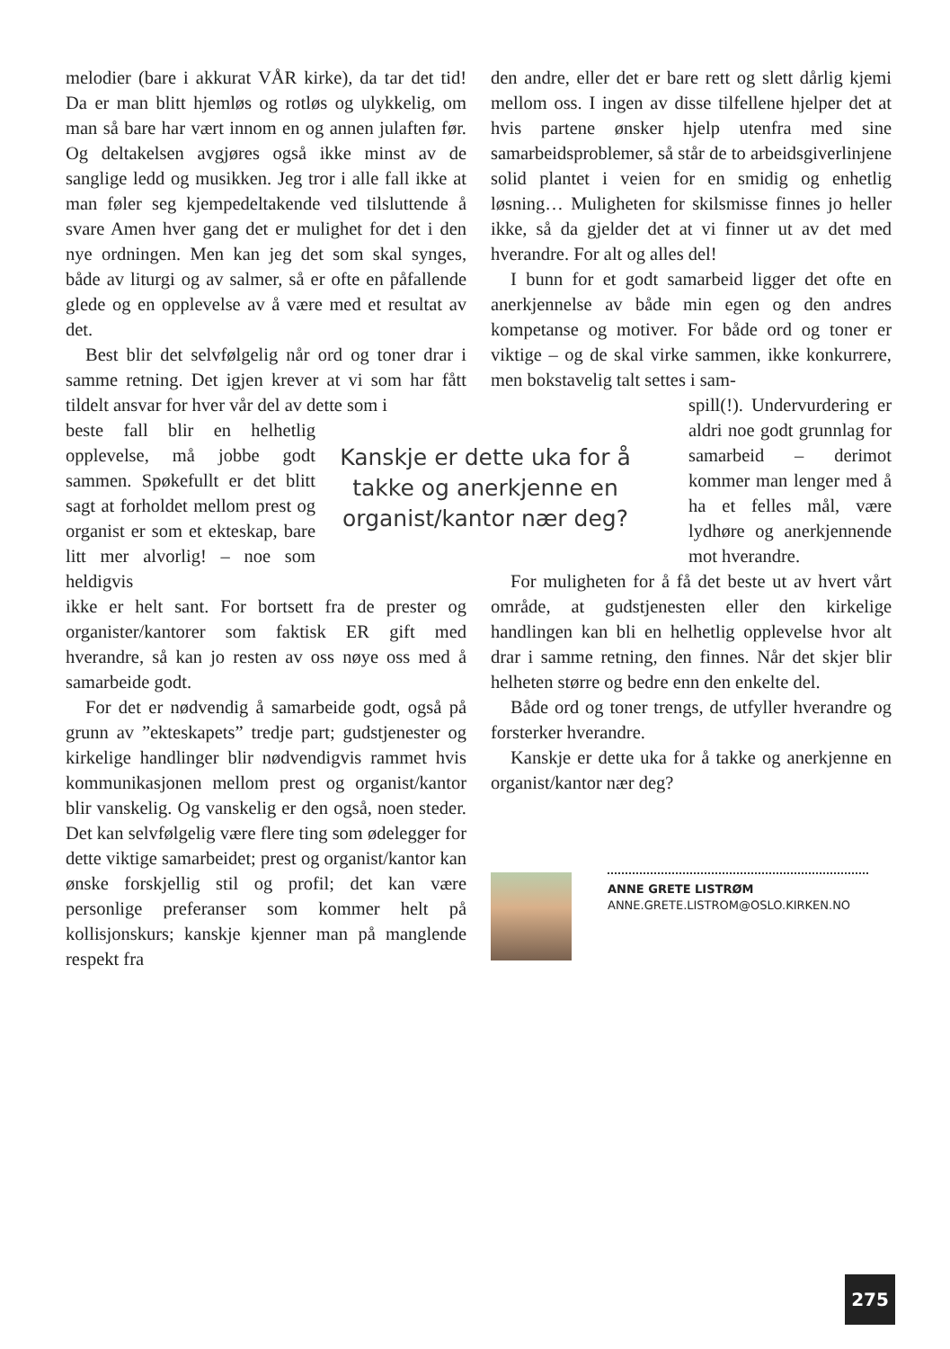melodier (bare i akkurat VÅR kirke), da tar det tid! Da er man blitt hjemløs og rotløs og ulykkelig, om man så bare har vært innom en og annen julaften før. Og deltakelsen avgjøres også ikke minst av de sanglige ledd og musikken. Jeg tror i alle fall ikke at man føler seg kjempedeltakende ved tilsluttende å svare Amen hver gang det er mulighet for det i den nye ordningen. Men kan jeg det som skal synges, både av liturgi og av salmer, så er ofte en påfallende glede og en opplevelse av å være med et resultat av det.
Best blir det selvfølgelig når ord og toner drar i samme retning. Det igjen krever at vi som har fått tildelt ansvar for hver vår del av dette som i
beste fall blir en helhetlig opplevelse, må jobbe godt sammen. Spøkefullt er det blitt sagt at forholdet mellom prest og organist er som et ekteskap, bare litt mer alvorlig! – noe som heldigvis
Kanskje er dette uka for å takke og anerkjenne en organist/kantor nær deg?
ikke er helt sant. For bortsett fra de prester og organister/kantorer som faktisk ER gift med hverandre, så kan jo resten av oss nøye oss med å samarbeide godt.
For det er nødvendig å samarbeide godt, også på grunn av ”ekteskapets” tredje part; gudstjenester og kirkelige handlinger blir nødvendigvis rammet hvis kommunikasjonen mellom prest og organist/kantor blir vanskelig. Og vanskelig er den også, noen steder. Det kan selvfølgelig være flere ting som ødelegger for dette viktige samarbeidet; prest og organist/kantor kan ønske forskjellig stil og profil; det kan være personlige preferanser som kommer helt på kollisjonskurs; kanskje kjenner man på manglende respekt fra
den andre, eller det er bare rett og slett dårlig kjemi mellom oss. I ingen av disse tilfellene hjelper det at hvis partene ønsker hjelp utenfra med sine samarbeidsproblemer, så står de to arbeidsgiverlinjene solid plantet i veien for en smidig og enhetlig løsning… Muligheten for skilsmisse finnes jo heller ikke, så da gjelder det at vi finner ut av det med hverandre. For alt og alles del!
I bunn for et godt samarbeid ligger det ofte en anerkjennelse av både min egen og den andres kompetanse og motiver. For både ord og toner er viktige – og de skal virke sammen, ikke konkurrere, men bokstavelig talt settes i sam-
spill(!). Undervurdering er aldri noe godt grunnlag for samarbeid – derimot kommer man lenger med å ha et felles mål, være lydhøre og anerkjennende mot hverandre.
For muligheten for å få det beste ut av hvert vårt område, at gudstjenesten eller den kirkelige handlingen kan bli en helhetlig opplevelse hvor alt drar i samme retning, den finnes. Når det skjer blir helheten større og bedre enn den enkelte del.
Både ord og toner trengs, de utfyller hverandre og forsterker hverandre.
Kanskje er dette uka for å takke og anerkjenne en organist/kantor nær deg?
ANNE GRETE LISTRØM
ANNE.GRETE.LISTROM@OSLO.KIRKEN.NO
275